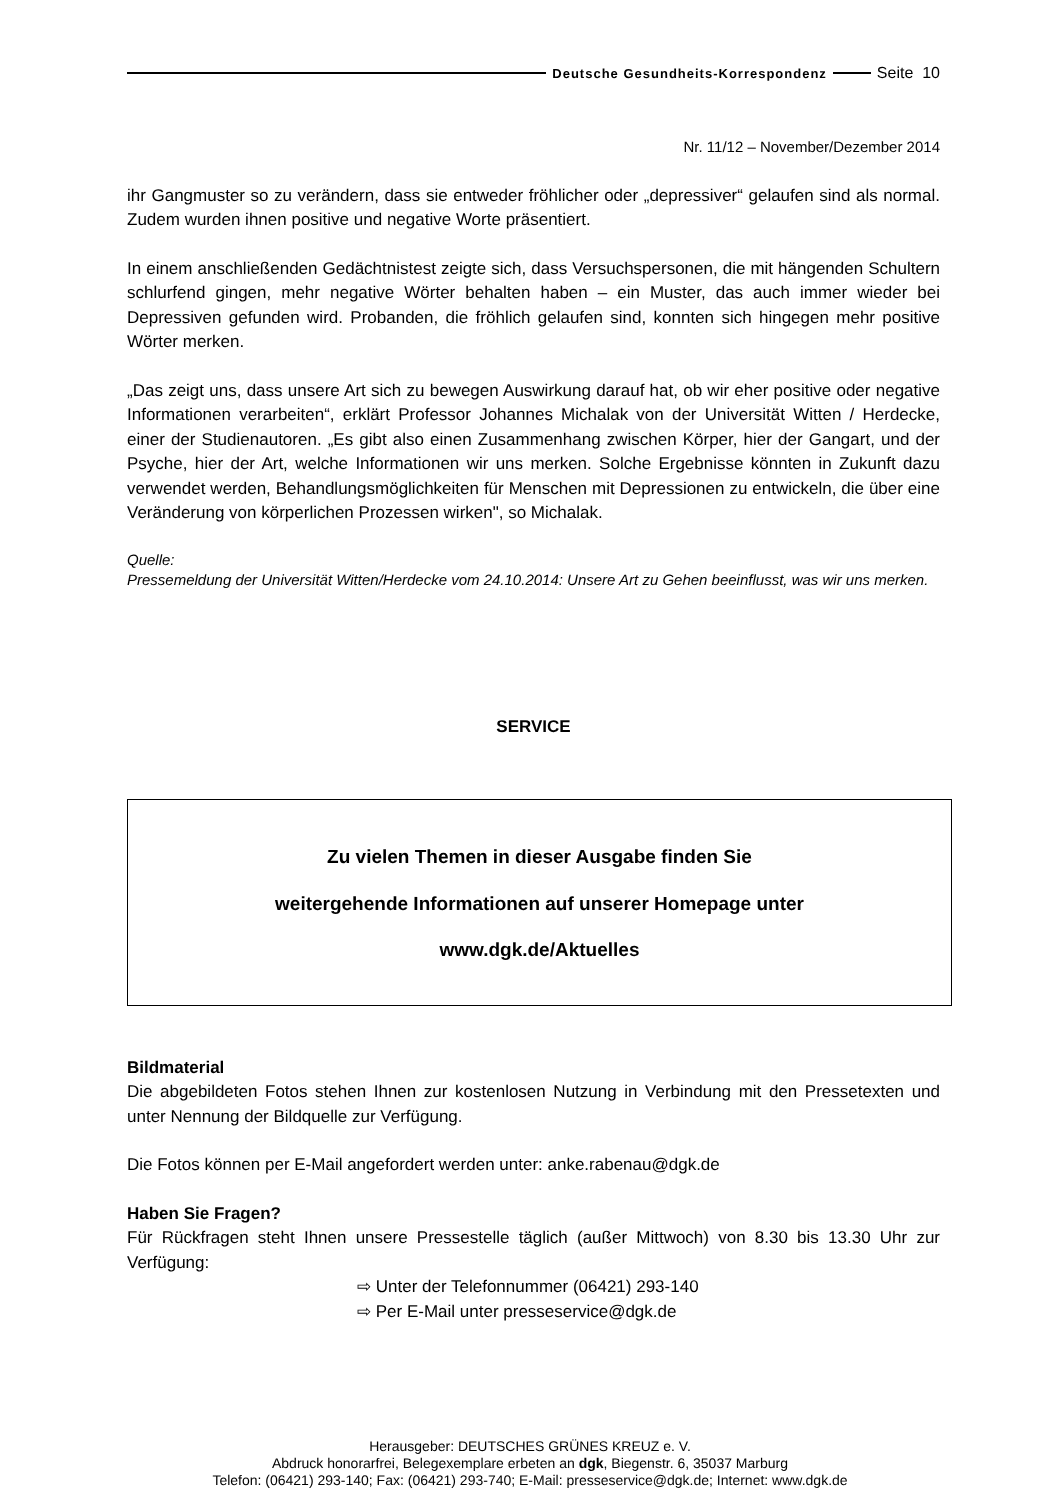Deutsche Gesundheits-Korrespondenz Seite 10
Nr. 11/12 – November/Dezember 2014
ihr Gangmuster so zu verändern, dass sie entweder fröhlicher oder „depressiver“ gelaufen sind als normal. Zudem wurden ihnen positive und negative Worte präsentiert.
In einem anschließenden Gedächtnistest zeigte sich, dass Versuchspersonen, die mit hängenden Schultern schlurfend gingen, mehr negative Wörter behalten haben – ein Muster, das auch immer wieder bei Depressiven gefunden wird. Probanden, die fröhlich gelaufen sind, konnten sich hingegen mehr positive Wörter merken.
„Das zeigt uns, dass unsere Art sich zu bewegen Auswirkung darauf hat, ob wir eher positive oder negative Informationen verarbeiten“, erklärt Professor Johannes Michalak von der Universität Witten / Herdecke, einer der Studienautoren. „Es gibt also einen Zusammenhang zwischen Körper, hier der Gangart, und der Psyche, hier der Art, welche Informationen wir uns merken. Solche Ergebnisse könnten in Zukunft dazu verwendet werden, Behandlungsmöglichkeiten für Menschen mit Depressionen zu entwickeln, die über eine Veränderung von körperlichen Prozessen wirken", so Michalak.
Quelle:
Pressemeldung der Universität Witten/Herdecke vom 24.10.2014: Unsere Art zu Gehen beeinflusst, was wir uns merken.
SERVICE
Zu vielen Themen in dieser Ausgabe finden Sie
weitergehende Informationen auf unserer Homepage unter
www.dgk.de/Aktuelles
Bildmaterial
Die abgebildeten Fotos stehen Ihnen zur kostenlosen Nutzung in Verbindung mit den Pressetexten und unter Nennung der Bildquelle zur Verfügung.
Die Fotos können per E-Mail angefordert werden unter: anke.rabenau@dgk.de
Haben Sie Fragen?
Für Rückfragen steht Ihnen unsere Pressestelle täglich (außer Mittwoch) von 8.30 bis 13.30 Uhr zur Verfügung:
⇨ Unter der Telefonnummer (06421) 293-140
⇨ Per E-Mail unter presseservice@dgk.de
Herausgeber: DEUTSCHES GRÜNES KREUZ e. V.
Abdruck honorarfrei, Belegexemplare erbeten an dgk, Biegenstr. 6, 35037 Marburg
Telefon: (06421) 293-140; Fax: (06421) 293-740; E-Mail: presseservice@dgk.de; Internet: www.dgk.de